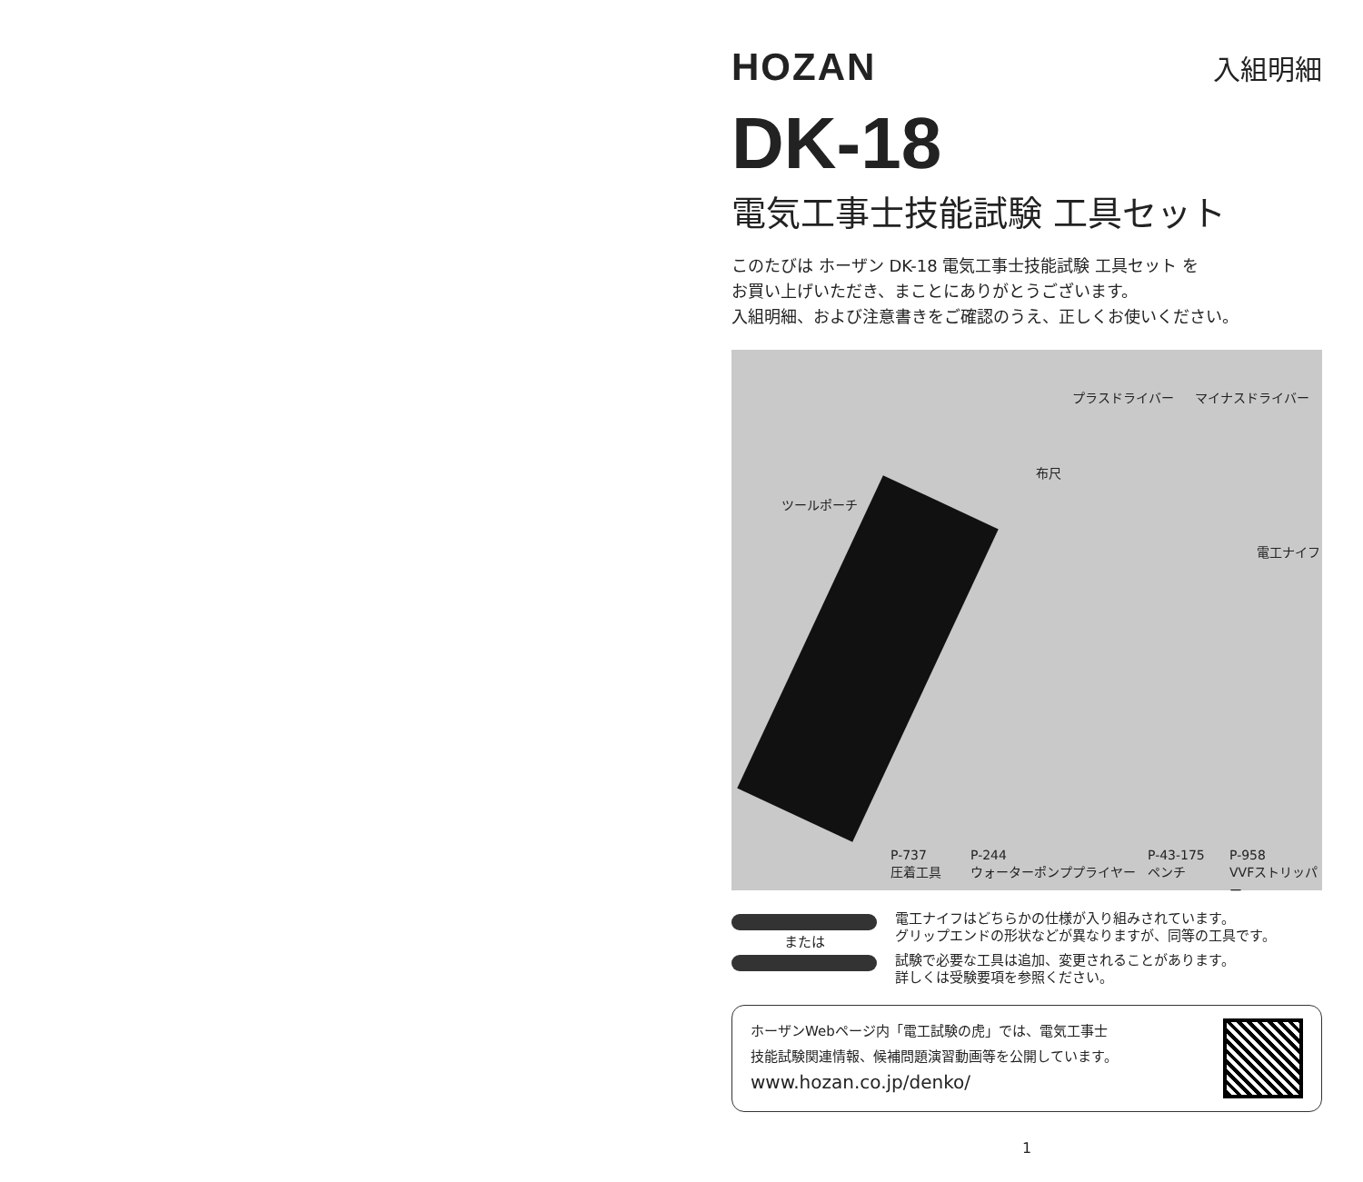HOZAN
入組明細
DK-18
電気工事士技能試験 工具セット
このたびは ホーザン DK-18 電気工事士技能試験 工具セット を
お買い上げいただき、まことにありがとうございます。
入組明細、および注意書きをご確認のうえ、正しくお使いください。
プラスドライバー マイナスドライバー
布尺
ツールポーチ
電工ナイフ
P-737
圧着工具
P-244
ウォーターポンププライヤー
P-43-175
ペンチ
P-958
VVFストリッパー
または 電工ナイフはどちらかの仕様が入り組みされています。
グリップエンドの形状などが異なりますが、同等の工具です。
試験で必要な工具は追加、変更されることがあります。
詳しくは受験要項を参照ください。
ホーザンWebページ内「電工試験の虎」では、電気工事士
技能試験関連情報、候補問題演習動画等を公開しています。
www.hozan.co.jp/denko/
1